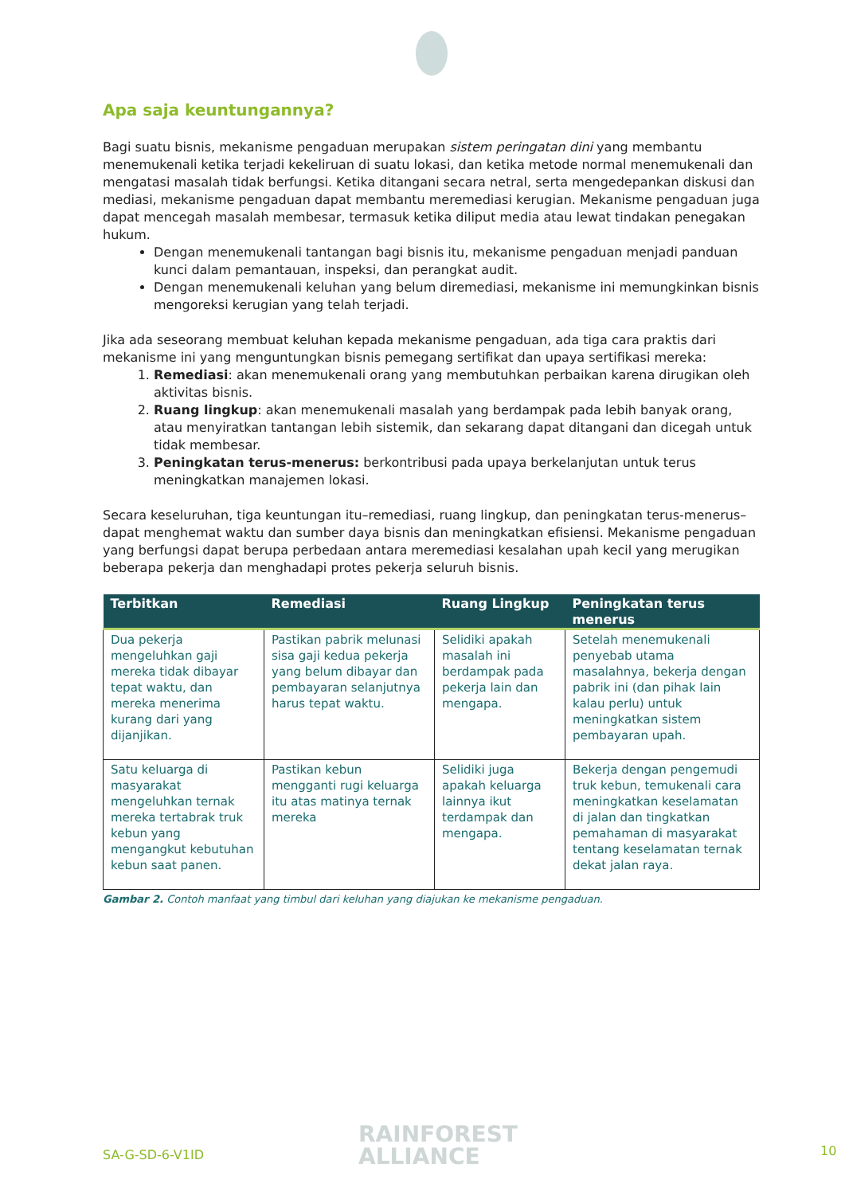Apa saja keuntungannya?
Bagi suatu bisnis, mekanisme pengaduan merupakan sistem peringatan dini yang membantu menemukenali ketika terjadi kekeliruan di suatu lokasi, dan ketika metode normal menemukenali dan mengatasi masalah tidak berfungsi. Ketika ditangani secara netral, serta mengedepankan diskusi dan mediasi, mekanisme pengaduan dapat membantu meremediasi kerugian. Mekanisme pengaduan juga dapat mencegah masalah membesar, termasuk ketika diliput media atau lewat tindakan penegakan hukum.
Dengan menemukenali tantangan bagi bisnis itu, mekanisme pengaduan menjadi panduan kunci dalam pemantauan, inspeksi, dan perangkat audit.
Dengan menemukenali keluhan yang belum diremediasi, mekanisme ini memungkinkan bisnis mengoreksi kerugian yang telah terjadi.
Jika ada seseorang membuat keluhan kepada mekanisme pengaduan, ada tiga cara praktis dari mekanisme ini yang menguntungkan bisnis pemegang sertifikat dan upaya sertifikasi mereka:
1. Remediasi: akan menemukenali orang yang membutuhkan perbaikan karena dirugikan oleh aktivitas bisnis.
2. Ruang lingkup: akan menemukenali masalah yang berdampak pada lebih banyak orang, atau menyiratkan tantangan lebih sistemik, dan sekarang dapat ditangani dan dicegah untuk tidak membesar.
3. Peningkatan terus-menerus: berkontribusi pada upaya berkelanjutan untuk terus meningkatkan manajemen lokasi.
Secara keseluruhan, tiga keuntungan itu–remediasi, ruang lingkup, dan peningkatan terus-menerus–dapat menghemat waktu dan sumber daya bisnis dan meningkatkan efisiensi. Mekanisme pengaduan yang berfungsi dapat berupa perbedaan antara meremediasi kesalahan upah kecil yang merugikan beberapa pekerja dan menghadapi protes pekerja seluruh bisnis.
| Terbitkan | Remediasi | Ruang Lingkup | Peningkatan terus menerus |
| --- | --- | --- | --- |
| Dua pekerja mengeluhkan gaji mereka tidak dibayar tepat waktu, dan mereka menerima kurang dari yang dijanjikan. | Pastikan pabrik melunasi sisa gaji kedua pekerja yang belum dibayar dan pembayaran selanjutnya harus tepat waktu. | Selidiki apakah masalah ini berdampak pada pekerja lain dan mengapa. | Setelah menemukenali penyebab utama masalahnya, bekerja dengan pabrik ini (dan pihak lain kalau perlu) untuk meningkatkan sistem pembayaran upah. |
| Satu keluarga di masyarakat mengeluhkan ternak mereka tertabrak truk kebun yang mengangkut kebutuhan kebun saat panen. | Pastikan kebun mengganti rugi keluarga itu atas matinya ternak mereka | Selidiki juga apakah keluarga lainnya ikut terdampak dan mengapa. | Bekerja dengan pengemudi truk kebun, temukenali cara meningkatkan keselamatan di jalan dan tingkatkan pemahaman di masyarakat tentang keselamatan ternak dekat jalan raya. |
Gambar 2. Contoh manfaat yang timbul dari keluhan yang diajukan ke mekanisme pengaduan.
SA-G-SD-6-V1ID
RAINFOREST
ALLIANCE
10